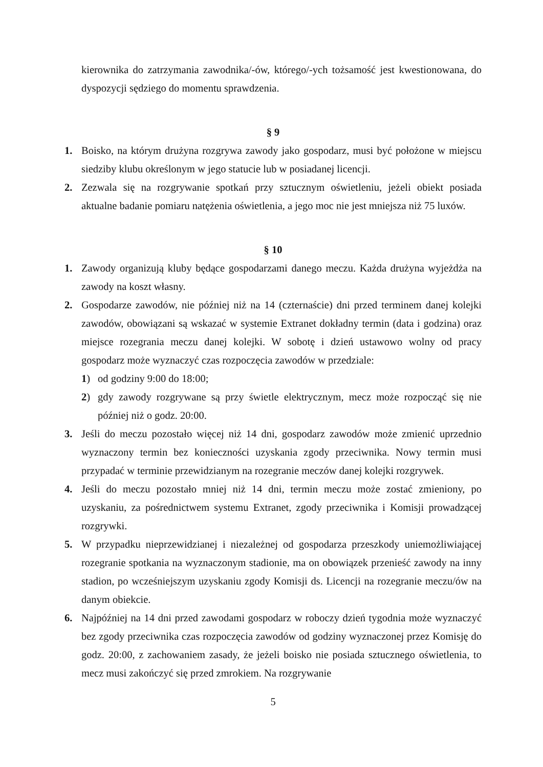kierownika do zatrzymania zawodnika/-ów, którego/-ych tożsamość jest kwestionowana, do dyspozycji sędziego do momentu sprawdzenia.
§ 9
1. Boisko, na którym drużyna rozgrywa zawody jako gospodarz, musi być położone w miejscu siedziby klubu określonym w jego statucie lub w posiadanej licencji.
2. Zezwala się na rozgrywanie spotkań przy sztucznym oświetleniu, jeżeli obiekt posiada aktualne badanie pomiaru natężenia oświetlenia, a jego moc nie jest mniejsza niż 75 luxów.
§ 10
1. Zawody organizują kluby będące gospodarzami danego meczu. Każda drużyna wyjeżdża na zawody na koszt własny.
2. Gospodarze zawodów, nie później niż na 14 (czternaście) dni przed terminem danej kolejki zawodów, obowiązani są wskazać w systemie Extranet dokładny termin (data i godzina) oraz miejsce rozegrania meczu danej kolejki. W sobotę i dzień ustawowo wolny od pracy gospodarz może wyznaczyć czas rozpoczęcia zawodów w przedziale:
1) od godziny 9:00 do 18:00;
2) gdy zawody rozgrywane są przy świetle elektrycznym, mecz może rozpocząć się nie później niż o godz. 20:00.
3. Jeśli do meczu pozostało więcej niż 14 dni, gospodarz zawodów może zmienić uprzednio wyznaczony termin bez konieczności uzyskania zgody przeciwnika. Nowy termin musi przypadać w terminie przewidzianym na rozegranie meczów danej kolejki rozgrywek.
4. Jeśli do meczu pozostało mniej niż 14 dni, termin meczu może zostać zmieniony, po uzyskaniu, za pośrednictwem systemu Extranet, zgody przeciwnika i Komisji prowadzącej rozgrywki.
5. W przypadku nieprzewidzianej i niezależnej od gospodarza przeszkody uniemożliwiającej rozegranie spotkania na wyznaczonym stadionie, ma on obowiązek przenieść zawody na inny stadion, po wcześniejszym uzyskaniu zgody Komisji ds. Licencji na rozegranie meczu/ów na danym obiekcie.
6. Najpóźniej na 14 dni przed zawodami gospodarz w roboczy dzień tygodnia może wyznaczyć bez zgody przeciwnika czas rozpoczęcia zawodów od godziny wyznaczonej przez Komisję do godz. 20:00, z zachowaniem zasady, że jeżeli boisko nie posiada sztucznego oświetlenia, to mecz musi zakończyć się przed zmrokiem. Na rozgrywanie
5